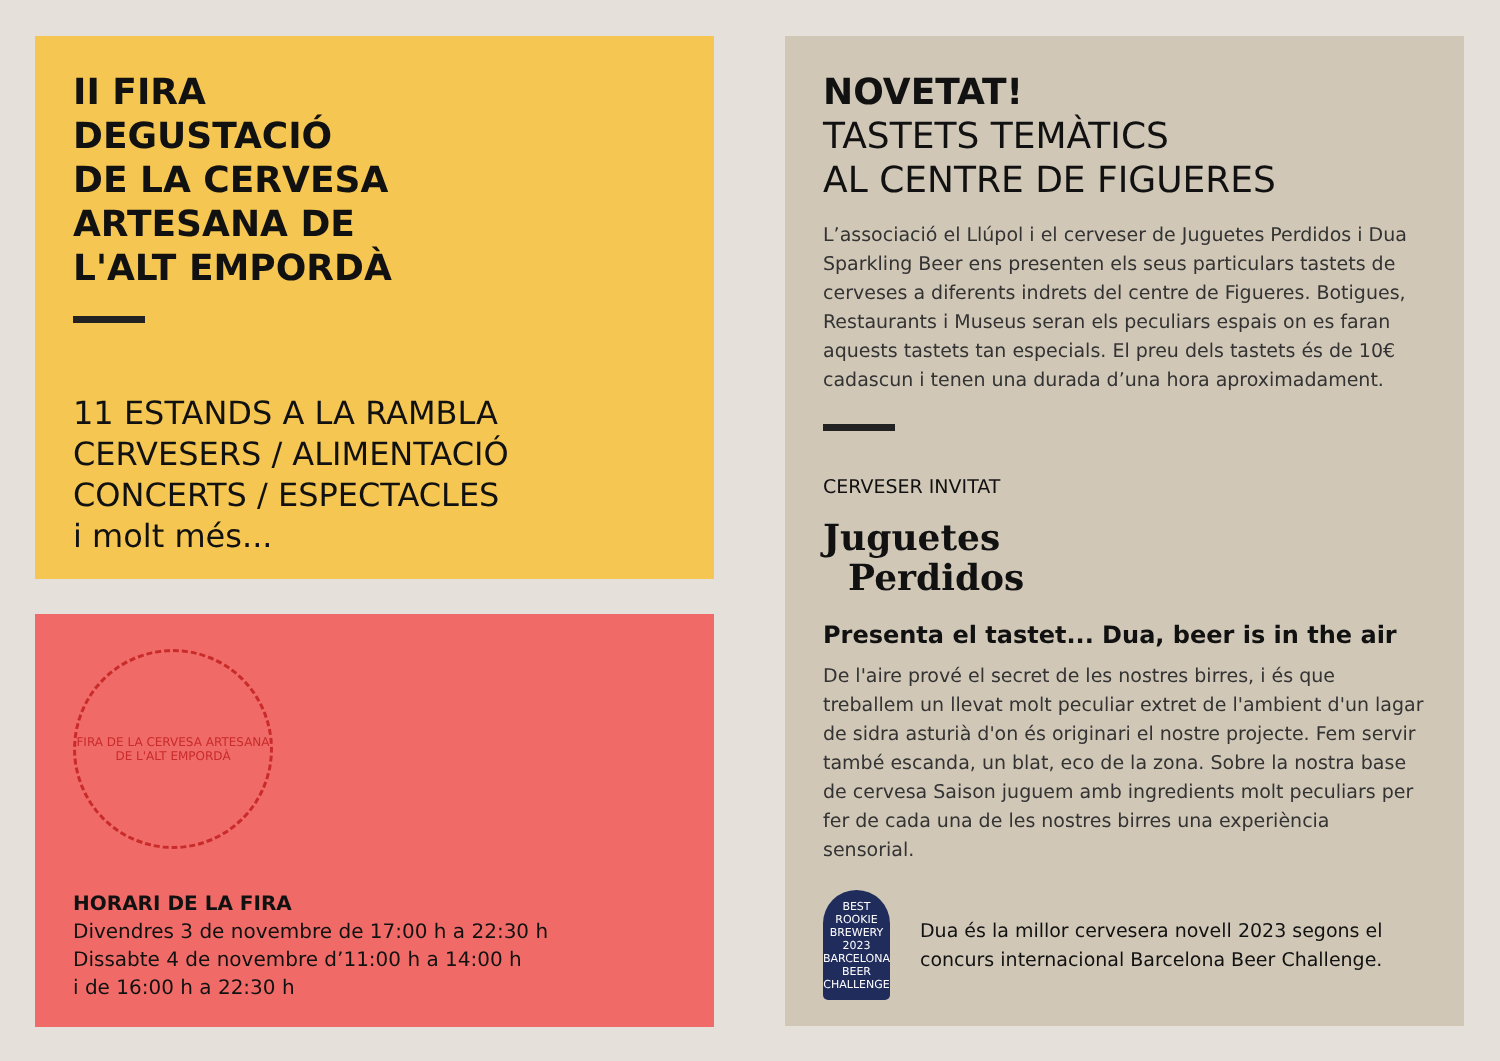II FIRA
DEGUSTACIÓ
DE LA CERVESA
ARTESANA DE
L'ALT EMPORDÀ
11 ESTANDS A LA RAMBLA
CERVESERS / ALIMENTACIÓ
CONCERTS / ESPECTACLES
i molt més...
FIRA DE LA CERVESA ARTESANA
DE L'ALT EMPORDÀ
HORARI DE LA FIRA
Divendres 3 de novembre de 17:00 h a 22:30 h
Dissabte 4 de novembre d’11:00 h a 14:00 h
i de 16:00 h a 22:30 h
NOVETAT!
TASTETS TEMÀTICS
AL CENTRE DE FIGUERES
L’associació el Llúpol i el cerveser de Juguetes Perdidos i Dua Sparkling Beer ens presenten els seus particulars tastets de cerveses a diferents indrets del centre de Figueres. Botigues, Restaurants i Museus seran els peculiars espais on es faran aquests tastets tan especials. El preu dels tastets és de 10€ cadascun i tenen una durada d’una hora aproximadament.
CERVESER INVITAT
Juguetes
Perdidos
Presenta el tastet... Dua, beer is in the air
De l'aire prové el secret de les nostres birres, i és que treballem un llevat molt peculiar extret de l'ambient d'un lagar de sidra asturià d'on és originari el nostre projecte. Fem servir també escanda, un blat, eco de la zona. Sobre la nostra base de cervesa Saison juguem amb ingredients molt peculiars per fer de cada una de les nostres birres una experiència sensorial.
BEST ROOKIE BREWERY 2023 BARCELONA BEER CHALLENGE
Dua és la millor cervesera novell 2023 segons el concurs internacional Barcelona Beer Challenge.